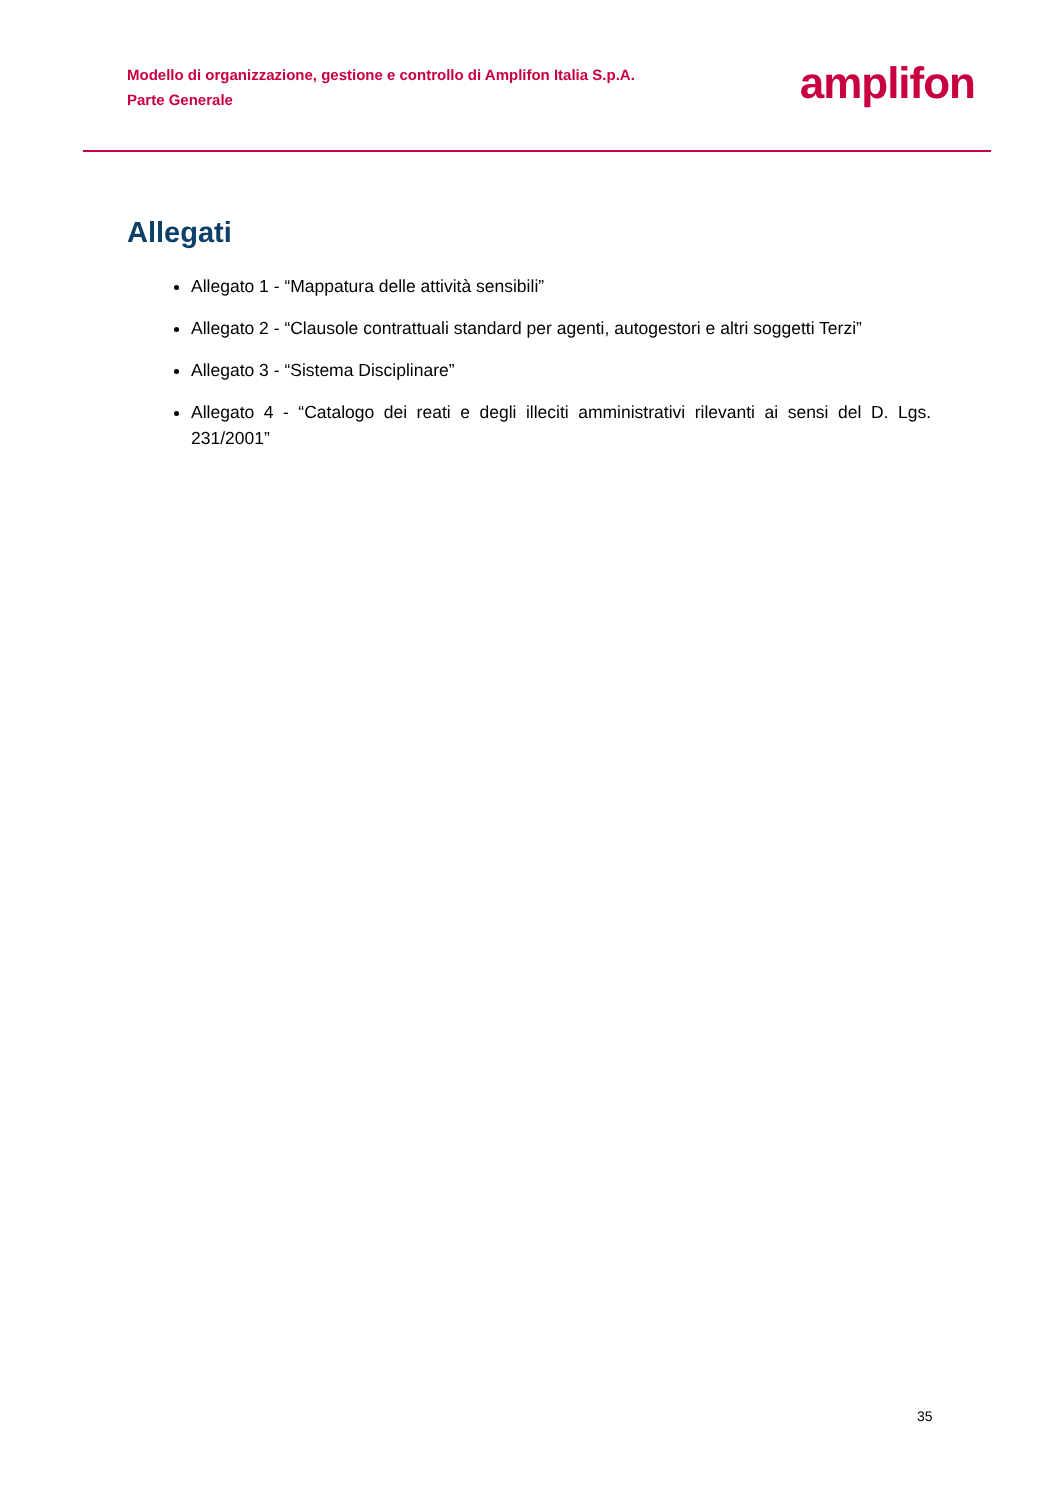Modello di organizzazione, gestione e controllo di Amplifon Italia S.p.A.
Parte Generale
amplifon
Allegati
Allegato 1 - “Mappatura delle attività sensibili”
Allegato 2 - “Clausole contrattuali standard per agenti, autogestori e altri soggetti Terzi”
Allegato 3 - “Sistema Disciplinare”
Allegato 4 - “Catalogo dei reati e degli illeciti amministrativi rilevanti ai sensi del D. Lgs. 231/2001”
35